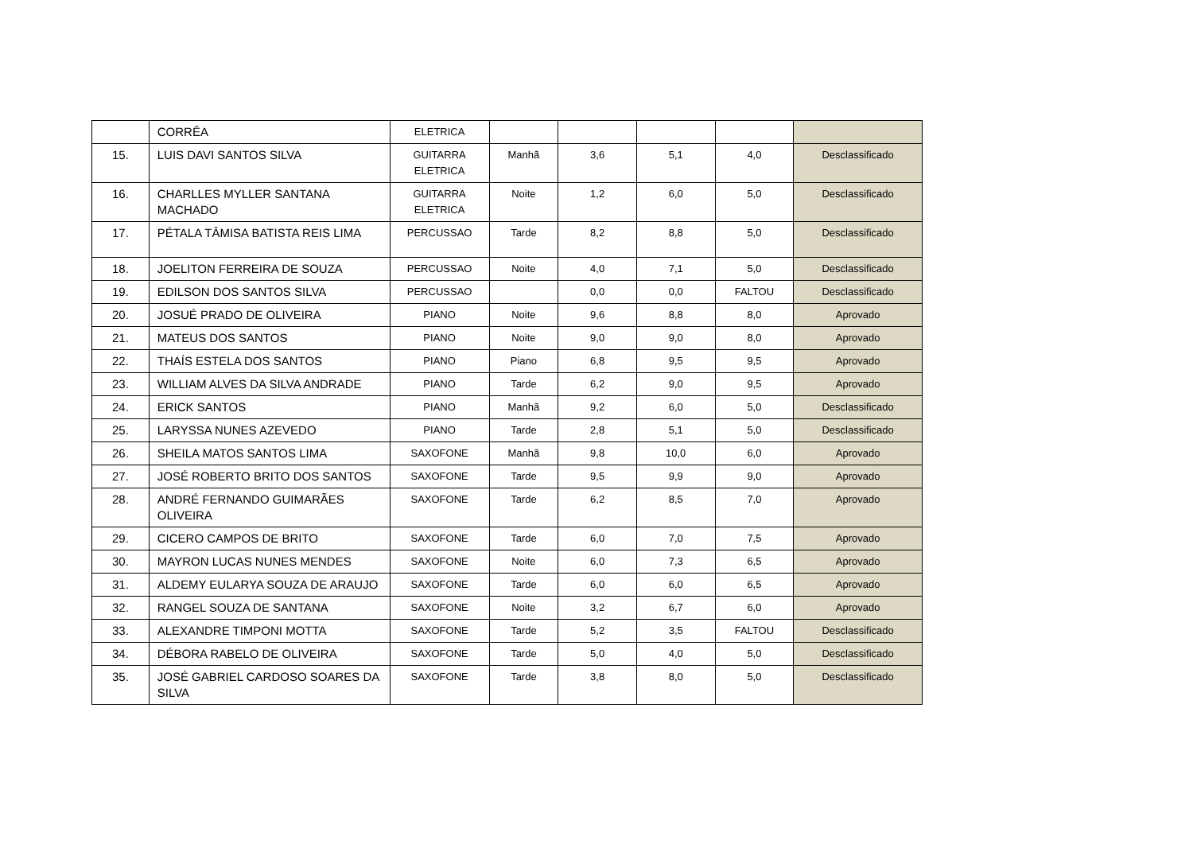| | CORRÊA | ELETRICA | | | | | |
| 15. | LUIS DAVI SANTOS SILVA | GUITARRA ELETRICA | Manhã | 3,6 | 5,1 | 4,0 | Desclassificado |
| 16. | CHARLLES MYLLER SANTANA MACHADO | GUITARRA ELETRICA | Noite | 1,2 | 6,0 | 5,0 | Desclassificado |
| 17. | PÉTALA TÂMISA BATISTA REIS LIMA | PERCUSSAO | Tarde | 8,2 | 8,8 | 5,0 | Desclassificado |
| 18. | JOELITON FERREIRA DE SOUZA | PERCUSSAO | Noite | 4,0 | 7,1 | 5,0 | Desclassificado |
| 19. | EDILSON DOS SANTOS SILVA | PERCUSSAO | | 0,0 | 0,0 | FALTOU | Desclassificado |
| 20. | JOSUÉ PRADO DE OLIVEIRA | PIANO | Noite | 9,6 | 8,8 | 8,0 | Aprovado |
| 21. | MATEUS DOS SANTOS | PIANO | Noite | 9,0 | 9,0 | 8,0 | Aprovado |
| 22. | THAÍS ESTELA DOS SANTOS | PIANO | Piano | 6,8 | 9,5 | 9,5 | Aprovado |
| 23. | WILLIAM ALVES DA SILVA ANDRADE | PIANO | Tarde | 6,2 | 9,0 | 9,5 | Aprovado |
| 24. | ERICK SANTOS | PIANO | Manhã | 9,2 | 6,0 | 5,0 | Desclassificado |
| 25. | LARYSSA NUNES AZEVEDO | PIANO | Tarde | 2,8 | 5,1 | 5,0 | Desclassificado |
| 26. | SHEILA MATOS SANTOS LIMA | SAXOFONE | Manhã | 9,8 | 10,0 | 6,0 | Aprovado |
| 27. | JOSÉ ROBERTO BRITO DOS SANTOS | SAXOFONE | Tarde | 9,5 | 9,9 | 9,0 | Aprovado |
| 28. | ANDRÉ FERNANDO GUIMARÃES OLIVEIRA | SAXOFONE | Tarde | 6,2 | 8,5 | 7,0 | Aprovado |
| 29. | CICERO CAMPOS DE BRITO | SAXOFONE | Tarde | 6,0 | 7,0 | 7,5 | Aprovado |
| 30. | MAYRON LUCAS NUNES MENDES | SAXOFONE | Noite | 6,0 | 7,3 | 6,5 | Aprovado |
| 31. | ALDEMY EULARYA SOUZA DE ARAUJO | SAXOFONE | Tarde | 6,0 | 6,0 | 6,5 | Aprovado |
| 32. | RANGEL SOUZA DE SANTANA | SAXOFONE | Noite | 3,2 | 6,7 | 6,0 | Aprovado |
| 33. | ALEXANDRE TIMPONI MOTTA | SAXOFONE | Tarde | 5,2 | 3,5 | FALTOU | Desclassificado |
| 34. | DÉBORA RABELO DE OLIVEIRA | SAXOFONE | Tarde | 5,0 | 4,0 | 5,0 | Desclassificado |
| 35. | JOSÉ GABRIEL CARDOSO SOARES DA SILVA | SAXOFONE | Tarde | 3,8 | 8,0 | 5,0 | Desclassificado |